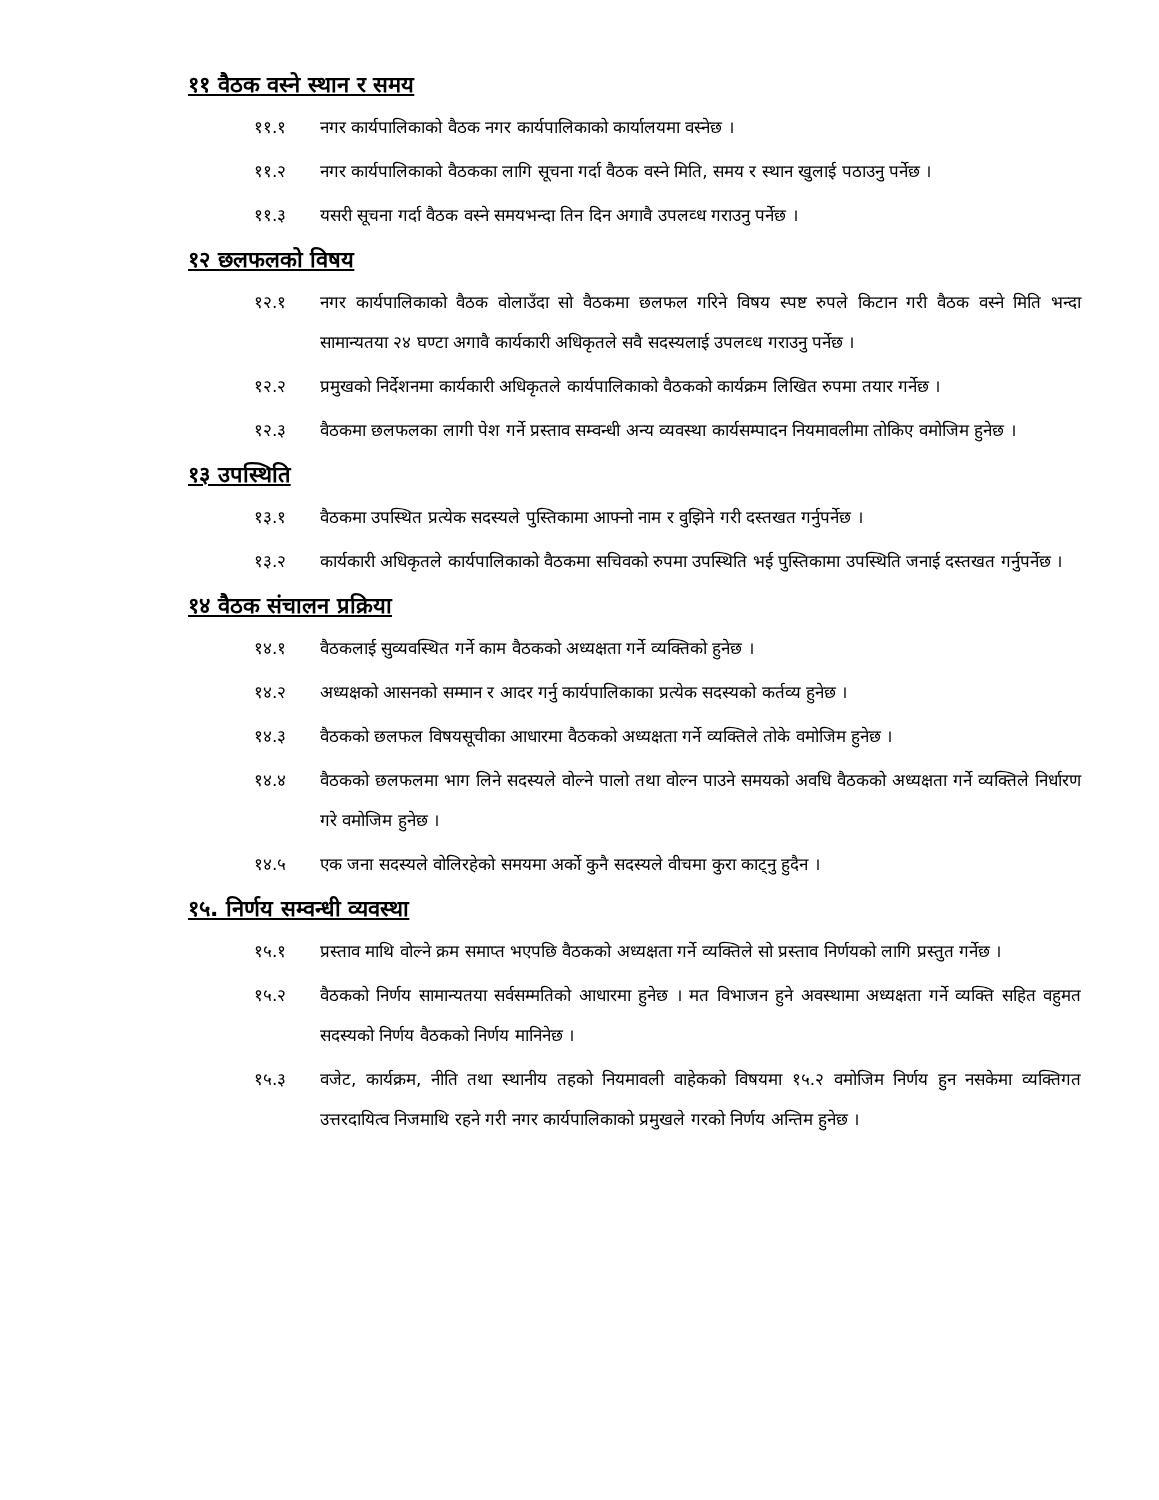११ वैठक वस्ने स्थान र समय
११.१ नगर कार्यपालिकाको वैठक नगर कार्यपालिकाको कार्यालयमा वस्नेछ ।
११.२ नगर कार्यपालिकाको वैठकका लागि सूचना गर्दा वैठक वस्ने मिति, समय र स्थान खुलाई पठाउनु पर्नेछ ।
११.३ यसरी सूचना गर्दा वैठक वस्ने समयभन्दा तिन दिन अगावै उपलव्ध गराउनु पर्नेछ ।
१२ छलफलको विषय
१२.१ नगर कार्यपालिकाको वैठक वोलाउँदा सो वैठकमा छलफल गरिने विषय स्पष्ट रुपले किटान गरी वैठक वस्ने मिति भन्दा सामान्यतया २४ घण्टा अगावै कार्यकारी अधिकृतले सवै सदस्यलाई उपलव्ध गराउनु पर्नेछ ।
१२.२ प्रमुखको निर्देशनमा कार्यकारी अधिकृतले कार्यपालिकाको वैठकको कार्यक्रम लिखित रुपमा तयार गर्नेछ ।
१२.३ वैठकमा छलफलका लागी पेश गर्ने प्रस्ताव सम्वन्धी अन्य व्यवस्था कार्यसम्पादन नियमावलीमा तोकिए वमोजिम हुनेछ ।
१३ उपस्थिति
१३.१ वैठकमा उपस्थित प्रत्येक सदस्यले पुस्तिकामा आफ्नो नाम र वुझिने गरी दस्तखत गर्नुपर्नेछ ।
१३.२ कार्यकारी अधिकृतले कार्यपालिकाको वैठकमा सचिवको रुपमा उपस्थिति भई पुस्तिकामा उपस्थिति जनाई दस्तखत गर्नुपर्नेछ ।
१४ वैठक संचालन प्रक्रिया
१४.१ वैठकलाई सुव्यवस्थित गर्ने काम वैठकको अध्यक्षता गर्ने व्यक्तिको हुनेछ ।
१४.२ अध्यक्षको आसनको सम्मान र आदर गर्नु कार्यपालिकाका प्रत्येक सदस्यको कर्तव्य हुनेछ ।
१४.३ वैठकको छलफल विषयसूचीका आधारमा वैठकको अध्यक्षता गर्ने व्यक्तिले तोके वमोजिम हुनेछ ।
१४.४ वैठकको छलफलमा भाग लिने सदस्यले वोल्ने पालो तथा वोल्न पाउने समयको अवधि वैठकको अध्यक्षता गर्ने व्यक्तिले निर्धारण गरे वमोजिम हुनेछ ।
१४.५ एक जना सदस्यले वोलिरहेको समयमा अर्को कुनै सदस्यले वीचमा कुरा काट्नु हुदैन ।
१५. निर्णय सम्वन्धी व्यवस्था
१५.१ प्रस्ताव माथि वोल्ने क्रम समाप्त भएपछि वैठकको अध्यक्षता गर्ने व्यक्तिले सो प्रस्ताव निर्णयको लागि प्रस्तुत गर्नेछ ।
१५.२ वैठकको निर्णय सामान्यतया सर्वसम्मतिको आधारमा हुनेछ । मत विभाजन हुने अवस्थामा अध्यक्षता गर्ने व्यक्ति सहित वहुमत सदस्यको निर्णय वैठकको निर्णय मानिनेछ ।
१५.३ वजेट, कार्यक्रम, नीति तथा स्थानीय तहको नियमावली वाहेकको विषयमा १५.२ वमोजिम निर्णय हुन नसकेमा व्यक्तिगत उत्तरदायित्व निजमाथि रहने गरी नगर कार्यपालिकाको प्रमुखले गरको निर्णय अन्तिम हुनेछ ।